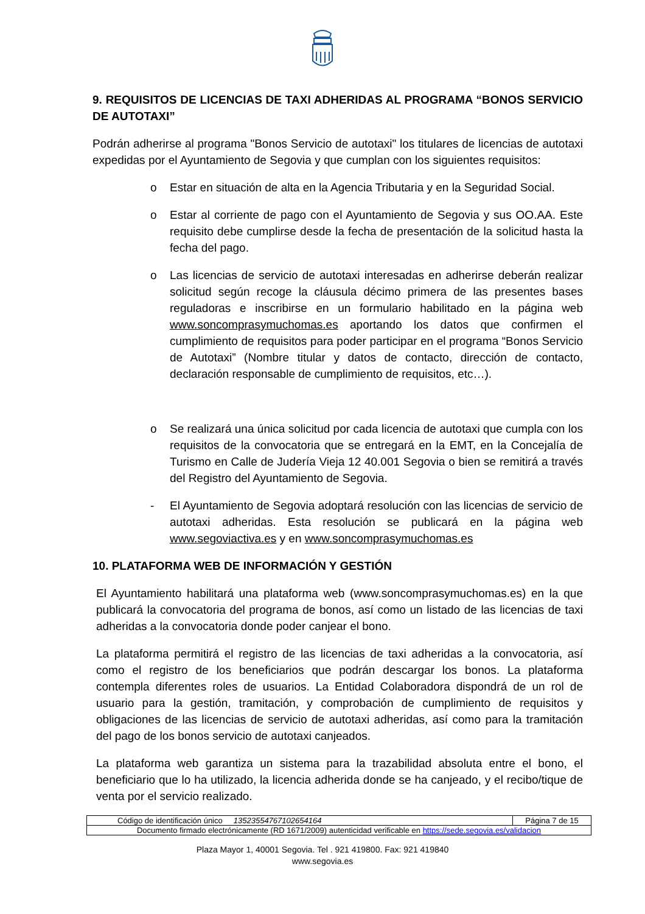9. REQUISITOS DE LICENCIAS DE TAXI ADHERIDAS AL PROGRAMA “BONOS SERVICIO DE AUTOTAXI”
Podrán adherirse al programa "Bonos Servicio de autotaxi" los titulares de licencias de autotaxi expedidas por el Ayuntamiento de Segovia y que cumplan con los siguientes requisitos:
o Estar en situación de alta en la Agencia Tributaria y en la Seguridad Social.
o Estar al corriente de pago con el Ayuntamiento de Segovia y sus OO.AA. Este requisito debe cumplirse desde la fecha de presentación de la solicitud hasta la fecha del pago.
o Las licencias de servicio de autotaxi interesadas en adherirse deberán realizar solicitud según recoge la cláusula décimo primera de las presentes bases reguladoras e inscribirse en un formulario habilitado en la página web www.soncomprasymuchomas.es aportando los datos que confirmen el cumplimiento de requisitos para poder participar en el programa “Bonos Servicio de Autotaxi” (Nombre titular y datos de contacto, dirección de contacto, declaración responsable de cumplimiento de requisitos, etc…).
o Se realizará una única solicitud por cada licencia de autotaxi que cumpla con los requisitos de la convocatoria que se entregará en la EMT, en la Concejalía de Turismo en Calle de Judería Vieja 12 40.001 Segovia o bien se remitirá a través del Registro del Ayuntamiento de Segovia.
- El Ayuntamiento de Segovia adoptará resolución con las licencias de servicio de autotaxi adheridas. Esta resolución se publicará en la página web www.segoviactiva.es y en www.soncomprasymuchomas.es
10. PLATAFORMA WEB DE INFORMACIÓN Y GESTIÓN
El Ayuntamiento habilitará una plataforma web (www.soncomprasymuchomas.es) en la que publicará la convocatoria del programa de bonos, así como un listado de las licencias de taxi adheridas a la convocatoria donde poder canjear el bono.
La plataforma permitirá el registro de las licencias de taxi adheridas a la convocatoria, así como el registro de los beneficiarios que podrán descargar los bonos. La plataforma contempla diferentes roles de usuarios. La Entidad Colaboradora dispondrá de un rol de usuario para la gestión, tramitación, y comprobación de cumplimiento de requisitos y obligaciones de las licencias de servicio de autotaxi adheridas, así como para la tramitación del pago de los bonos servicio de autotaxi canjeados.
La plataforma web garantiza un sistema para la trazabilidad absoluta entre el bono, el beneficiario que lo ha utilizado, la licencia adherida donde se ha canjeado, y el recibo/tique de venta por el servicio realizado.
| Código de identificación único 13523554767102654164 | Página 7 de 15 |
| Documento firmado electrónicamente (RD 1671/2009) autenticidad verificable en https://sede.segovia.es/validacion | |
Plaza Mayor 1, 40001 Segovia. Tel . 921 419800. Fax: 921 419840
www.segovia.es